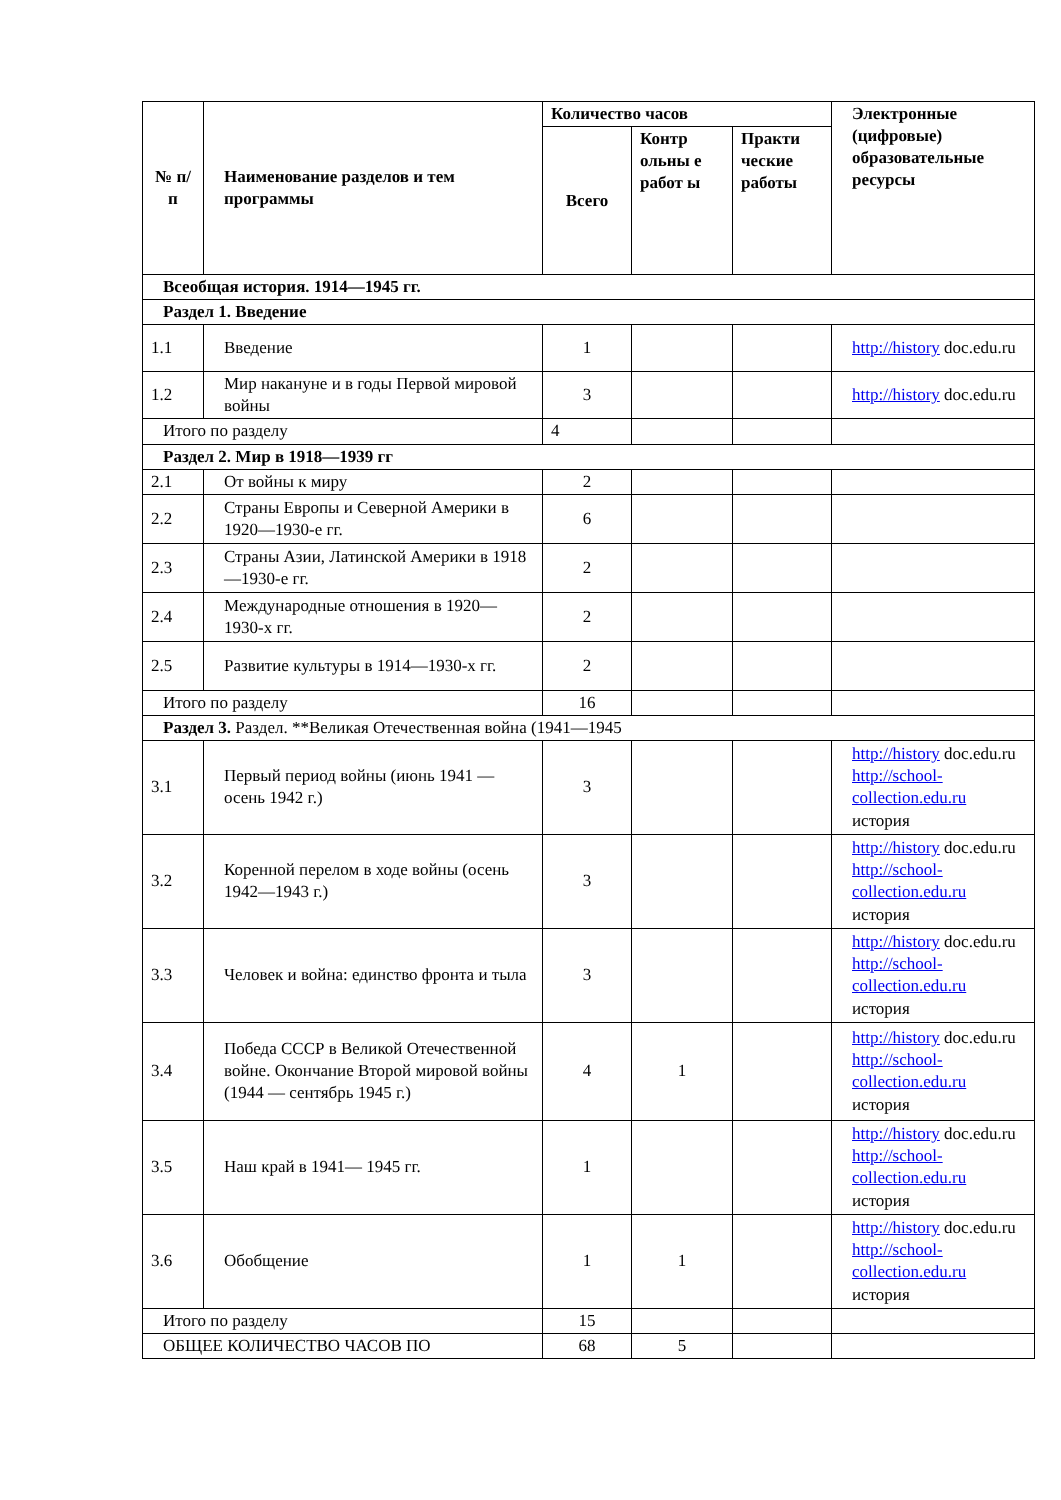| № п/п | Наименование разделов и тем программы | Количество часов | | | Электронные (цифровые) образовательные ресурсы |
| --- | --- | --- | --- | --- | --- |
| | | Всего | Контр ольны е работ ы | Практи ческие работы | |
| Всеобщая история. 1914—1945 гг. | | | | | |
| Раздел 1. Введение | | | | | |
| 1.1 | Введение | 1 | | | http://history doc.edu.ru |
| 1.2 | Мир накануне и в годы Первой мировой войны | 3 | | | http://history doc.edu.ru |
| Итого по разделу | | 4 | | | |
| Раздел 2. Мир в 1918—1939 гг | | | | | |
| 2.1 | От войны к миру | 2 | | | |
| 2.2 | Страны Европы и Северной Америки в 1920—1930-е гг. | 6 | | | |
| 2.3 | Страны Азии, Латинской Америки в 1918—1930-е гг. | 2 | | | |
| 2.4 | Международные отношения в 1920— 1930-х гг. | 2 | | | |
| 2.5 | Развитие культуры в 1914—1930-х гг. | 2 | | | |
| Итого по разделу | | 16 | | | |
| Раздел 3. Раздел. **Великая Отечественная война (1941—1945 | | | | | |
| 3.1 | Первый период войны (июнь 1941 — осень 1942 г.) | 3 | | | http://history doc.edu.ru http://school-collection.edu.ru история |
| 3.2 | Коренной перелом в ходе войны (осень 1942—1943 г.) | 3 | | | http://history doc.edu.ru http://school-collection.edu.ru история |
| 3.3 | Человек и война: единство фронта и тыла | 3 | | | http://history doc.edu.ru http://school-collection.edu.ru история |
| 3.4 | Победа СССР в Великой Отечественной войне. Окончание Второй мировой войны (1944 — сентябрь 1945 г.) | 4 | 1 | | http://history doc.edu.ru http://school-collection.edu.ru история |
| 3.5 | Наш край в 1941— 1945 гг. | 1 | | | http://history doc.edu.ru http://school-collection.edu.ru история |
| 3.6 | Обобщение | 1 | 1 | | http://history doc.edu.ru http://school-collection.edu.ru история |
| Итого по разделу | | 15 | | | |
| ОБЩЕЕ КОЛИЧЕСТВО ЧАСОВ ПО | | 68 | 5 | | |